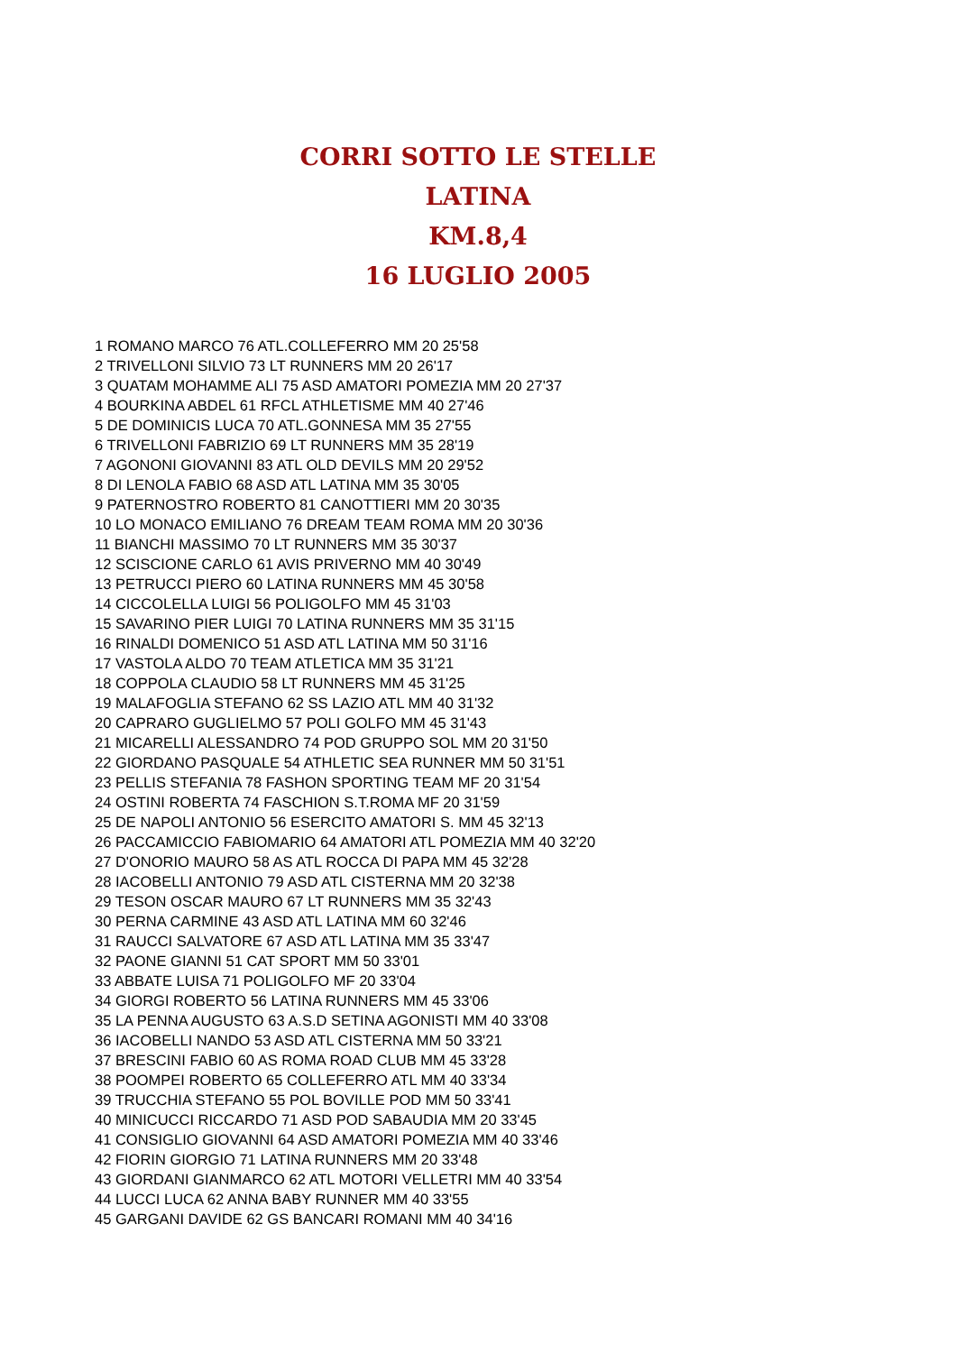CORRI SOTTO LE STELLE
LATINA
KM.8,4
16 LUGLIO 2005
1 ROMANO MARCO 76 ATL.COLLEFERRO MM 20 25'58
2 TRIVELLONI SILVIO 73 LT RUNNERS MM 20 26'17
3 QUATAM MOHAMME ALI 75 ASD AMATORI POMEZIA MM 20 27'37
4 BOURKINA ABDEL 61 RFCL ATHLETISME MM 40 27'46
5 DE DOMINICIS LUCA 70 ATL.GONNESA MM 35 27'55
6 TRIVELLONI FABRIZIO 69 LT RUNNERS MM 35 28'19
7 AGONONI GIOVANNI 83 ATL OLD DEVILS MM 20 29'52
8 DI LENOLA FABIO 68 ASD ATL LATINA MM 35 30'05
9 PATERNOSTRO ROBERTO 81 CANOTTIERI MM 20 30'35
10 LO MONACO EMILIANO 76 DREAM TEAM ROMA MM 20 30'36
11 BIANCHI MASSIMO 70 LT RUNNERS MM 35 30'37
12 SCISCIONE CARLO 61 AVIS PRIVERNO MM 40 30'49
13 PETRUCCI PIERO 60 LATINA RUNNERS MM 45 30'58
14 CICCOLELLA LUIGI 56 POLIGOLFO MM 45 31'03
15 SAVARINO PIER LUIGI 70 LATINA RUNNERS MM 35 31'15
16 RINALDI DOMENICO 51 ASD ATL LATINA MM 50 31'16
17 VASTOLA ALDO 70 TEAM ATLETICA MM 35 31'21
18 COPPOLA CLAUDIO 58 LT RUNNERS MM 45 31'25
19 MALAFOGLIA STEFANO 62 SS LAZIO ATL MM 40 31'32
20 CAPRARO GUGLIELMO 57 POLI GOLFO MM 45 31'43
21 MICARELLI ALESSANDRO 74 POD GRUPPO SOL MM 20 31'50
22 GIORDANO PASQUALE 54 ATHLETIC SEA RUNNER MM 50 31'51
23 PELLIS STEFANIA 78 FASHON SPORTING TEAM MF 20 31'54
24 OSTINI ROBERTA 74 FASCHION S.T.ROMA MF 20 31'59
25 DE NAPOLI ANTONIO 56 ESERCITO AMATORI S. MM 45 32'13
26 PACCAMICCIO FABIOMARIO 64 AMATORI ATL POMEZIA MM 40 32'20
27 D'ONORIO MAURO 58 AS ATL ROCCA DI PAPA MM 45 32'28
28 IACOBELLI ANTONIO 79 ASD ATL CISTERNA MM 20 32'38
29 TESON OSCAR MAURO 67 LT RUNNERS MM 35 32'43
30 PERNA CARMINE 43 ASD ATL LATINA MM 60 32'46
31 RAUCCI SALVATORE 67 ASD ATL LATINA MM 35 33'47
32 PAONE GIANNI 51 CAT SPORT MM 50 33'01
33 ABBATE LUISA 71 POLIGOLFO MF 20 33'04
34 GIORGI ROBERTO 56 LATINA RUNNERS MM 45 33'06
35 LA PENNA AUGUSTO 63 A.S.D SETINA AGONISTI MM 40 33'08
36 IACOBELLI NANDO 53 ASD ATL CISTERNA MM 50 33'21
37 BRESCINI FABIO 60 AS ROMA ROAD CLUB MM 45 33'28
38 POOMPEI ROBERTO 65 COLLEFERRO ATL MM 40 33'34
39 TRUCCHIA STEFANO 55 POL BOVILLE POD MM 50 33'41
40 MINICUCCI RICCARDO 71 ASD POD SABAUDIA MM 20 33'45
41 CONSIGLIO GIOVANNI 64 ASD AMATORI POMEZIA MM 40 33'46
42 FIORIN GIORGIO 71 LATINA RUNNERS MM 20 33'48
43 GIORDANI GIANMARCO 62 ATL MOTORI VELLETRI MM 40 33'54
44 LUCCI LUCA 62 ANNA BABY RUNNER MM 40 33'55
45 GARGANI DAVIDE 62 GS BANCARI ROMANI MM 40 34'16